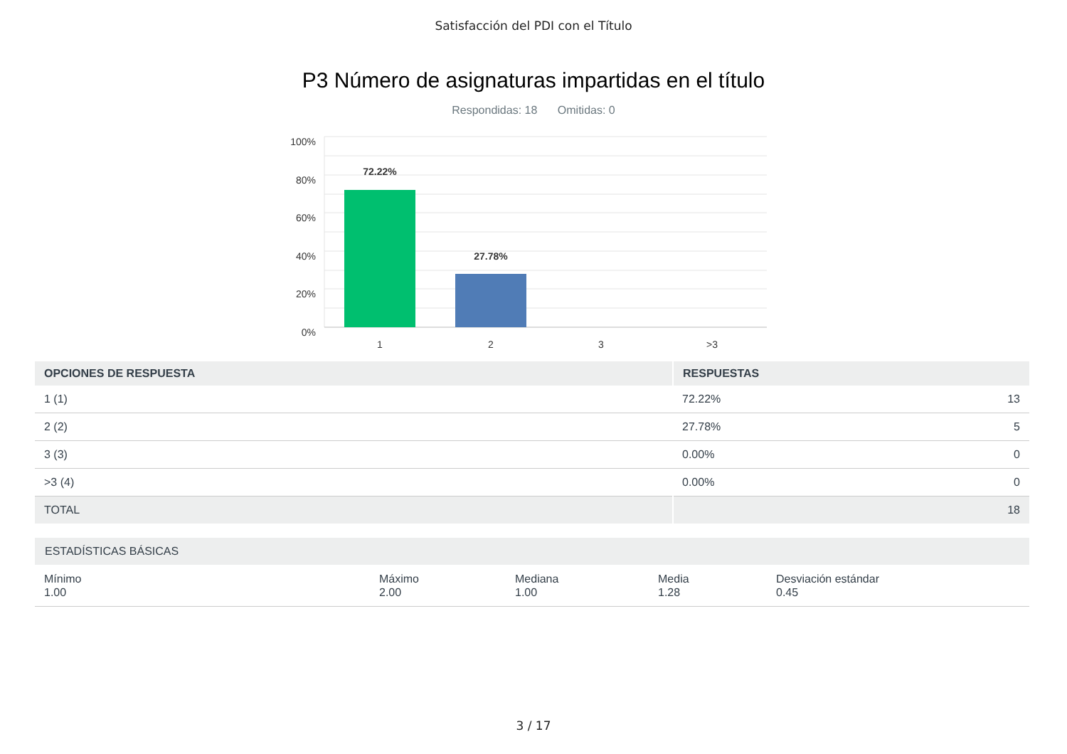Satisfacción del PDI con el Título
P3 Número de asignaturas impartidas en el título
Respondidas: 18 Omitidas: 0
100%
80%
60%
40%
20%
0%
72.22%
27.78%
1
2
3
>3
| OPCIONES DE RESPUESTA | RESPUESTAS | |
| --- | --- | --- |
| 1 (1) | 72.22% | 13 |
| 2 (2) | 27.78% | 5 |
| 3 (3) | 0.00% | 0 |
| >3 (4) | 0.00% | 0 |
| TOTAL | | 18 |
| ESTADÍSTICAS BÁSICAS | | | | |
| --- | --- | --- | --- | --- |
| Mínimo 1.00 | Máximo 2.00 | Mediana 1.00 | Media 1.28 | Desviación estándar 0.45 |
3 / 17